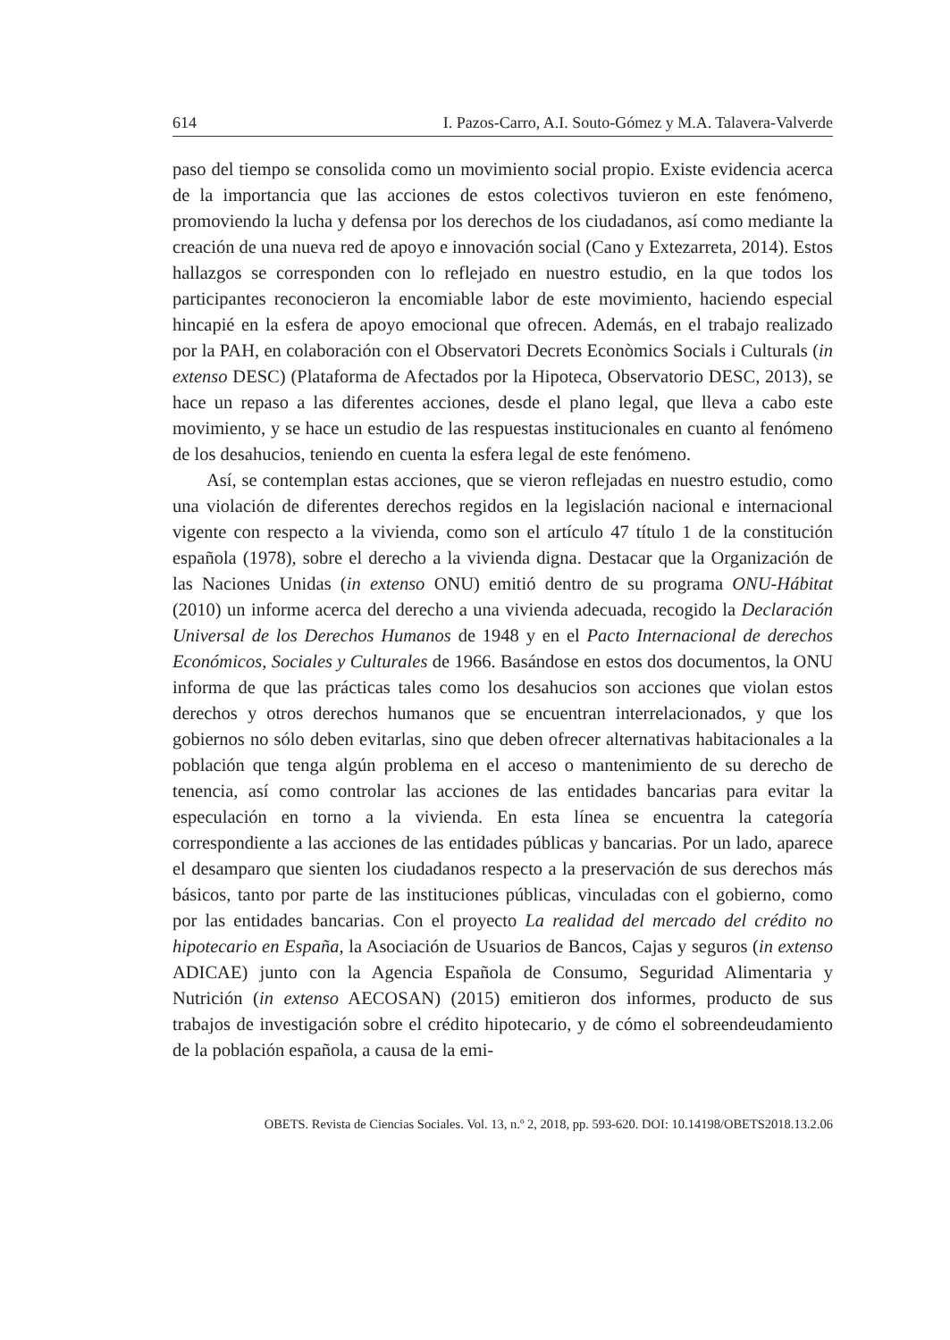614 I. Pazos-Carro, A.I. Souto-Gómez y M.A. Talavera-Valverde
paso del tiempo se consolida como un movimiento social propio. Existe evidencia acerca de la importancia que las acciones de estos colectivos tuvieron en este fenómeno, promoviendo la lucha y defensa por los derechos de los ciudadanos, así como mediante la creación de una nueva red de apoyo e innovación social (Cano y Extezarreta, 2014). Estos hallazgos se corresponden con lo reflejado en nuestro estudio, en la que todos los participantes reconocieron la encomiable labor de este movimiento, haciendo especial hincapié en la esfera de apoyo emocional que ofrecen. Además, en el trabajo realizado por la PAH, en colaboración con el Observatori Decrets Econòmics Socials i Culturals (in extenso DESC) (Plataforma de Afectados por la Hipoteca, Observatorio DESC, 2013), se hace un repaso a las diferentes acciones, desde el plano legal, que lleva a cabo este movimiento, y se hace un estudio de las respuestas institucionales en cuanto al fenómeno de los desahucios, teniendo en cuenta la esfera legal de este fenómeno.
Así, se contemplan estas acciones, que se vieron reflejadas en nuestro estudio, como una violación de diferentes derechos regidos en la legislación nacional e internacional vigente con respecto a la vivienda, como son el artículo 47 título 1 de la constitución española (1978), sobre el derecho a la vivienda digna. Destacar que la Organización de las Naciones Unidas (in extenso ONU) emitió dentro de su programa ONU-Hábitat (2010) un informe acerca del derecho a una vivienda adecuada, recogido la Declaración Universal de los Derechos Humanos de 1948 y en el Pacto Internacional de derechos Económicos, Sociales y Culturales de 1966. Basándose en estos dos documentos, la ONU informa de que las prácticas tales como los desahucios son acciones que violan estos derechos y otros derechos humanos que se encuentran interrelacionados, y que los gobiernos no sólo deben evitarlas, sino que deben ofrecer alternativas habitacionales a la población que tenga algún problema en el acceso o mantenimiento de su derecho de tenencia, así como controlar las acciones de las entidades bancarias para evitar la especulación en torno a la vivienda. En esta línea se encuentra la categoría correspondiente a las acciones de las entidades públicas y bancarias. Por un lado, aparece el desamparo que sienten los ciudadanos respecto a la preservación de sus derechos más básicos, tanto por parte de las instituciones públicas, vinculadas con el gobierno, como por las entidades bancarias. Con el proyecto La realidad del mercado del crédito no hipotecario en España, la Asociación de Usuarios de Bancos, Cajas y seguros (in extenso ADICAE) junto con la Agencia Española de Consumo, Seguridad Alimentaria y Nutrición (in extenso AECOSAN) (2015) emitieron dos informes, producto de sus trabajos de investigación sobre el crédito hipotecario, y de cómo el sobreendeudamiento de la población española, a causa de la emi-
OBETS. Revista de Ciencias Sociales. Vol. 13, n.º 2, 2018, pp. 593-620. DOI: 10.14198/OBETS2018.13.2.06